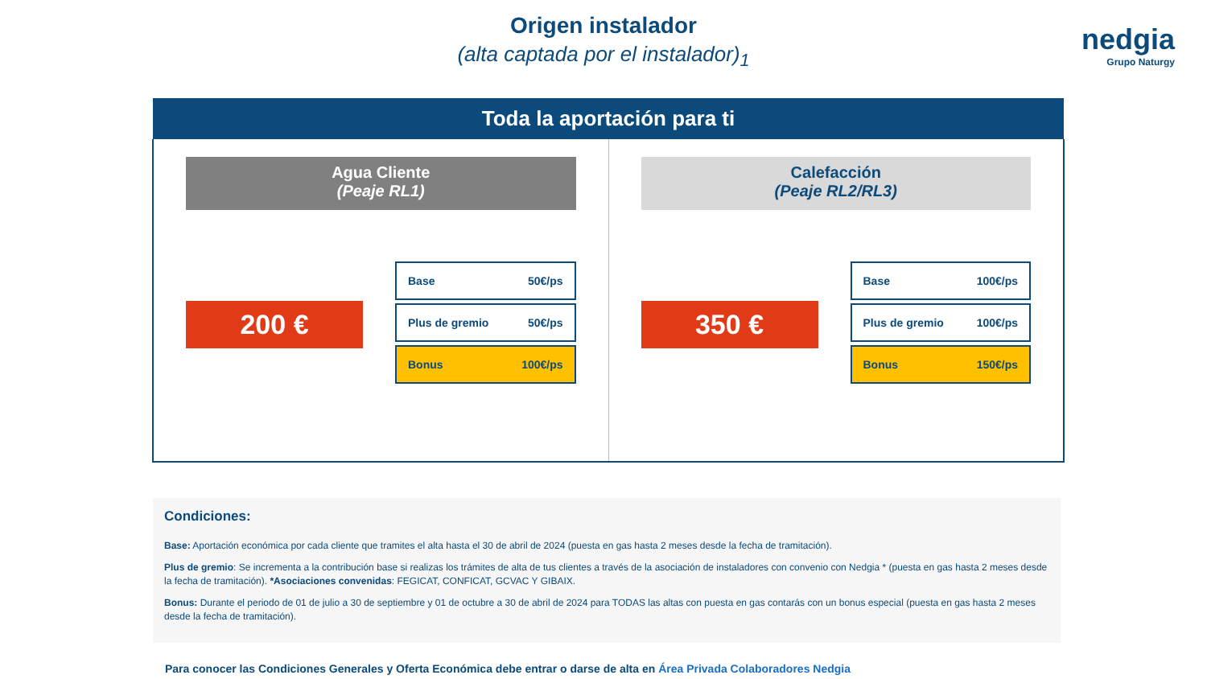nedgia
Grupo Naturgy
Origen instalador
(alta captada por el instalador)<sub>1</sub>
Toda la aportación para ti
Agua Cliente
(Peaje RL1)
200 €
Base 50€/ps
Plus de gremio 50€/ps
Bonus 100€/ps
Calefacción
(Peaje RL2/RL3)
350 €
Base 100€/ps
Plus de gremio 100€/ps
Bonus 150€/ps
Condiciones:
Base: Aportación económica por cada cliente que tramites el alta hasta el 30 de abril de 2024 (puesta en gas hasta 2 meses desde la fecha de tramitación).
Plus de gremio: Se incrementa a la contribución base si realizas los trámites de alta de tus clientes a través de la asociación de instaladores con convenio con Nedgia * (puesta en gas hasta 2 meses desde la fecha de tramitación). *Asociaciones convenidas: FEGICAT, CONFICAT, GCVAC Y GIBAIX.
Bonus: Durante el periodo de 01 de julio a 30 de septiembre y 01 de octubre a 30 de abril de 2024 para TODAS las altas con puesta en gas contarás con un bonus especial (puesta en gas hasta 2 meses desde la fecha de tramitación).
Para conocer las Condiciones Generales y Oferta Económica debe entrar o darse de alta en Área Privada Colaboradores Nedgia